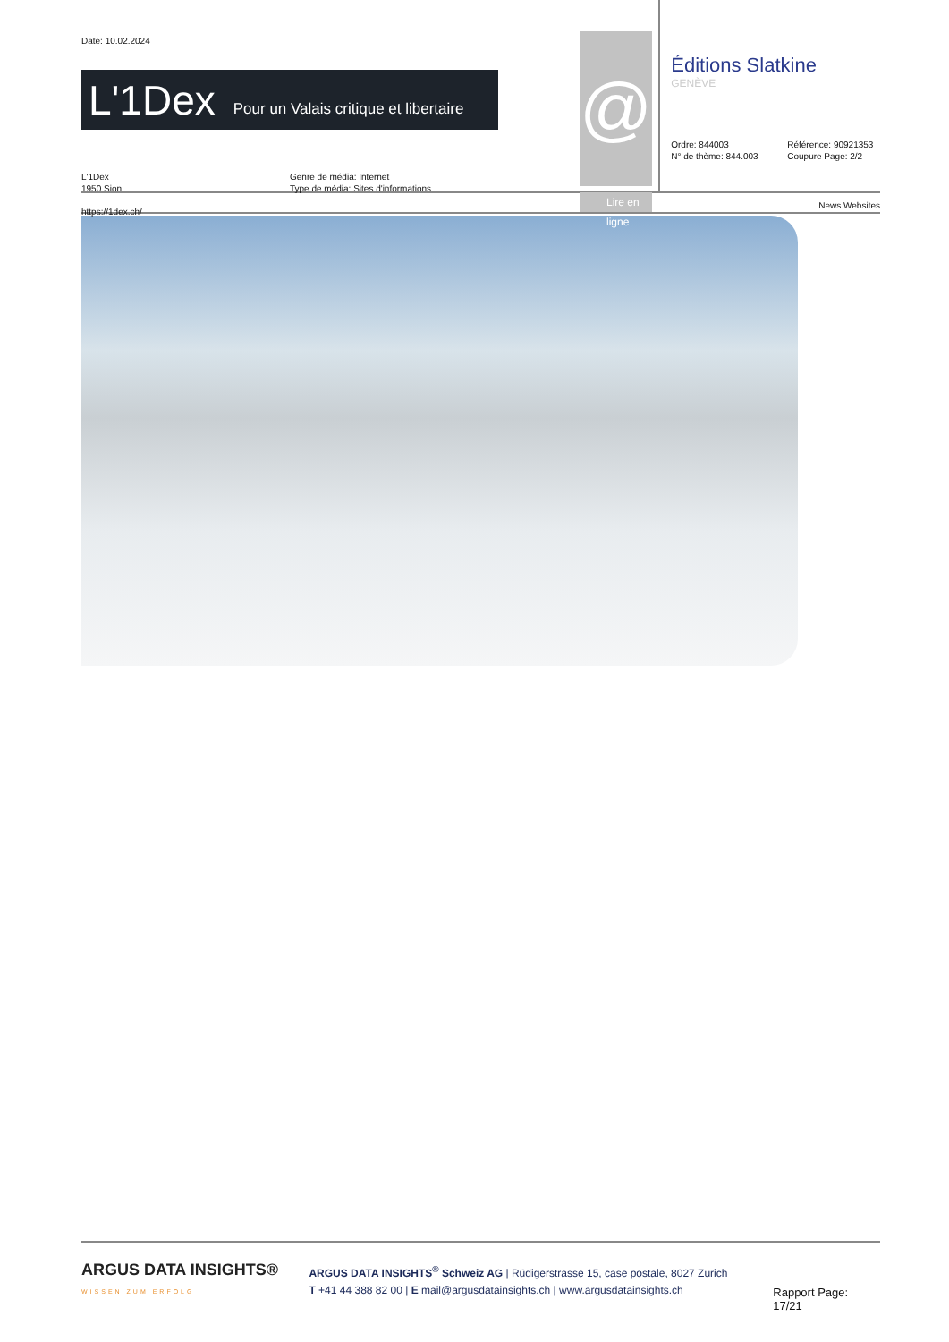Date: 10.02.2024
L'1Dex Pour un Valais critique et libertaire
L'1Dex
1950 Sion
https://1dex.ch/
Genre de média: Internet
Type de média: Sites d'informations
@
Lire en ligne
Éditions Slatkine
GENÈVE
Ordre: 844003
N° de thème: 844.003
Référence: 90921353
Coupure Page: 2/2
News Websites
ARGUS DATA INSIGHTS®
WISSEN ZUM ERFOLG
ARGUS DATA INSIGHTS<sup>®</sup> Schweiz AG | Rüdigerstrasse 15, case postale, 8027 Zurich
T +41 44 388 82 00 | E mail@argusdatainsights.ch | www.argusdatainsights.ch
Rapport Page: 17/21